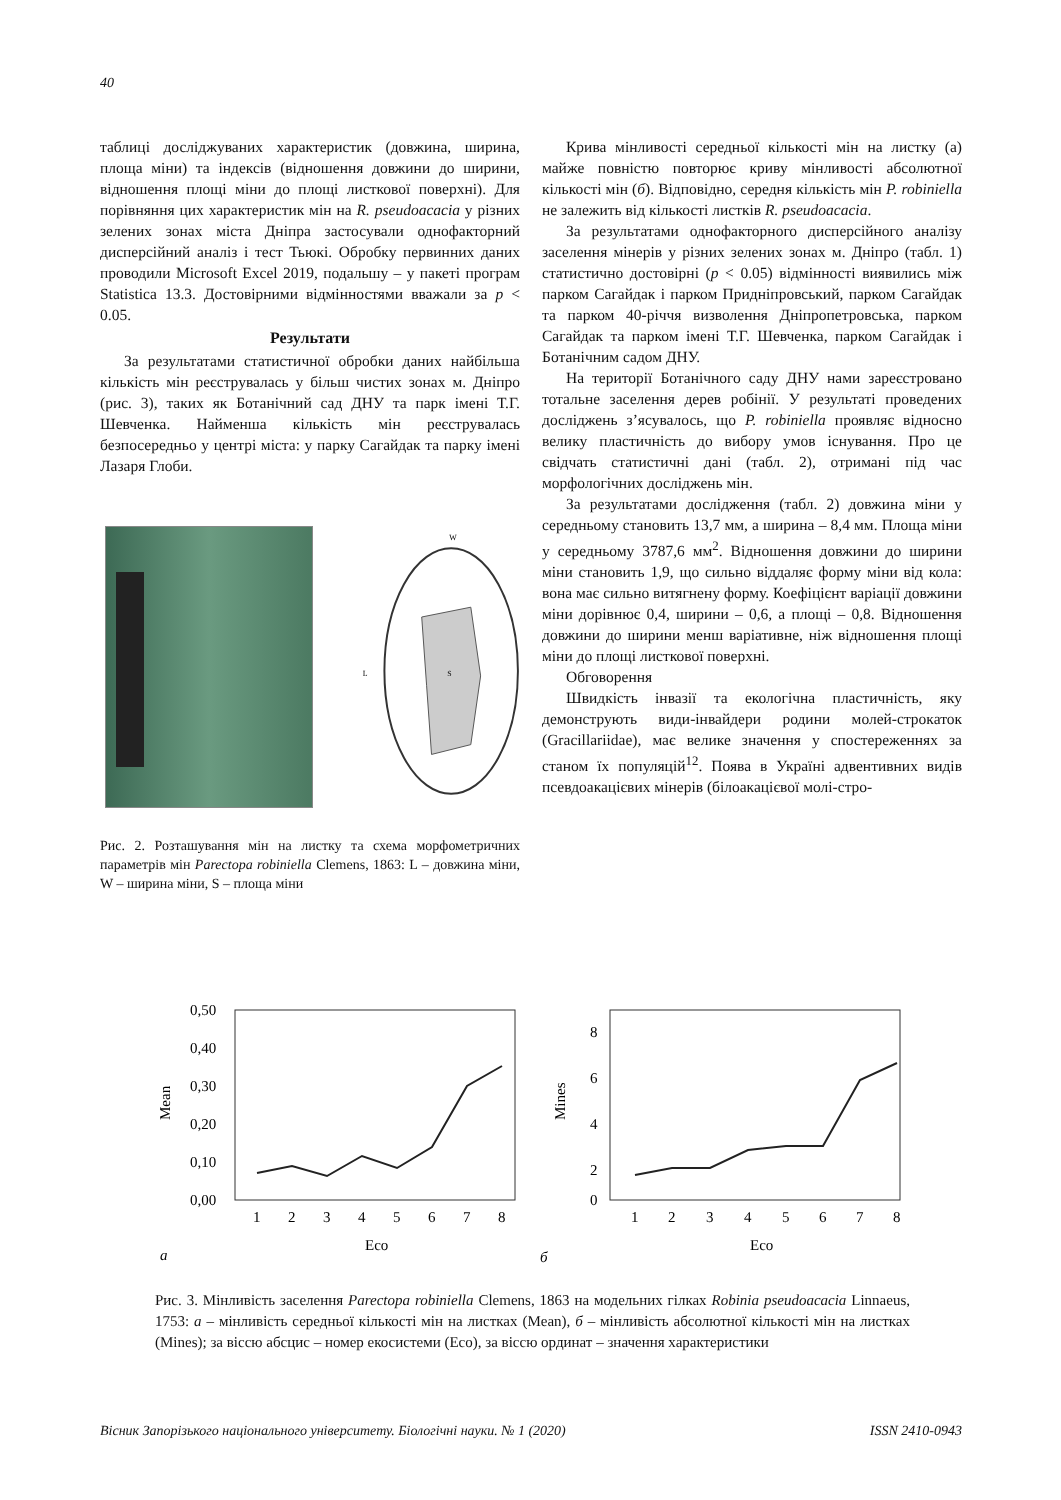40
таблиці досліджуваних характеристик (довжина, ширина, площа міни) та індексів (відношення довжини до ширини, відношення площі міни до площі листкової поверхні). Для порівняння цих характеристик мін на R. pseudoacacia у різних зелених зонах міста Дніпра застосували однофакторний дисперсійний аналіз і тест Тьюкі. Обробку первинних даних проводили Microsoft Excel 2019, подальшу – у пакеті програм Statistica 13.3. Достовірними відмінностями вважали за p < 0.05.
Результати
За результатами статистичної обробки даних найбільша кількість мін реєструвалась у більш чистих зонах м. Дніпро (рис. 3), таких як Ботанічний сад ДНУ та парк імені Т.Г. Шевченка. Найменша кількість мін реєструвалась безпосередньо у центрі міста: у парку Сагайдак та парку імені Лазаря Глоби.
W
L
S
Рис. 2. Розташування мін на листку та схема морфометричних параметрів мін Parectopa robiniella Clemens, 1863: L – довжина міни, W – ширина міни, S – площа міни
Крива мінливості середньої кількості мін на листку (а) майже повністю повторює криву мінливості абсолютної кількості мін (б). Відповідно, середня кількість мін P. robiniella не залежить від кількості листків R. pseudoacacia.
За результатами однофакторного дисперсійного аналізу заселення мінерів у різних зелених зонах м. Дніпро (табл. 1) статистично достовірні (p < 0.05) відмінності виявились між парком Сагайдак і парком Придніпровський, парком Сагайдак та парком 40-річчя визволення Дніпропетровська, парком Сагайдак та парком імені Т.Г. Шевченка, парком Сагайдак і Ботанічним садом ДНУ.
На території Ботанічного саду ДНУ нами зареєстровано тотальне заселення дерев робінії. У результаті проведених досліджень з’ясувалось, що P. robiniella проявляє відносно велику пластичність до вибору умов існування. Про це свідчать статистичні дані (табл. 2), отримані під час морфологічних досліджень мін.
За результатами дослідження (табл. 2) довжина міни у середньому становить 13,7 мм, а ширина – 8,4 мм. Площа міни у середньому 3787,6 мм<sup>2</sup>. Відношення довжини до ширини міни становить 1,9, що сильно віддаляє форму міни від кола: вона має сильно витягнену форму. Коефіцієнт варіації довжини міни дорівнює 0,4, ширини – 0,6, а площі – 0,8. Відношення довжини до ширини менш варіативне, ніж відношення площі міни до площі листкової поверхні.
Обговорення
Швидкість інвазії та екологічна пластичність, яку демонструють види-інвайдери родини молей-строкаток (Gracillariidae), має велике значення у спостереженнях за станом їх популяцій<sup>12</sup>. Поява в Україні адвентивних видів псевдоакацієвих мінерів (білоакацієвої молі-стро-
0,50
0,40
0,30
0,20
0,10
0,00
Mean
1
2
3
4
5
6
7
8
Eco
а
8
6
4
2
0
Mines
1
2
3
4
5
6
7
8
Eco
б
Рис. 3. Мінливість заселення Parectopa robiniella Clemens, 1863 на модельних гілках Robinia pseudoacacia Linnaeus, 1753: а – мінливість середньої кількості мін на листках (Mean), б – мінливість абсолютної кількості мін на листках (Mines); за віссю абсцис – номер екосистеми (Eco), за віссю ординат – значення характеристики
Вісник Запорізького національного університету. Біологічні науки. № 1 (2020) ISSN 2410-0943